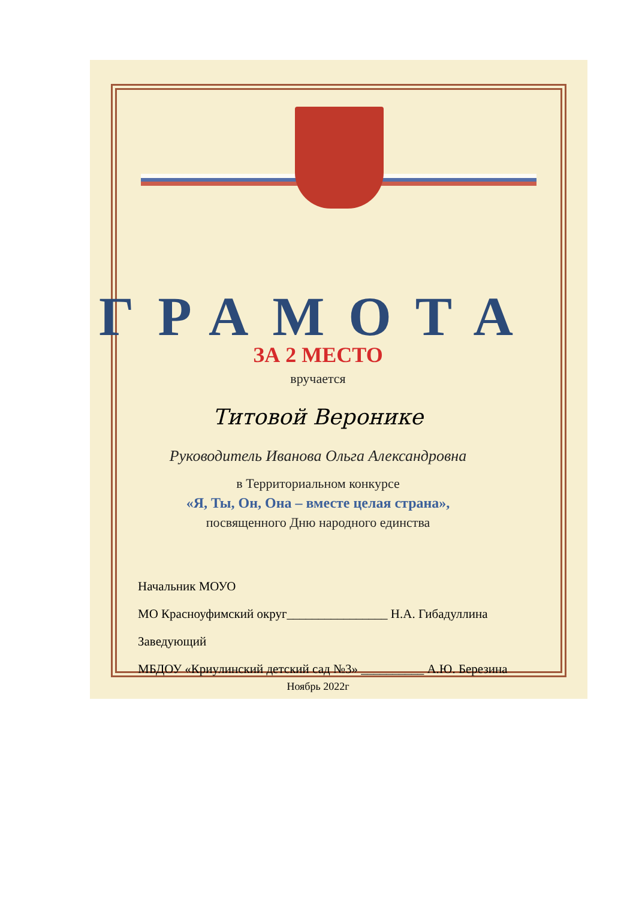ГРАМОТА
ЗА 2 МЕСТО
вручается
Титовой Веронике
Руководитель Иванова Ольга Александровна
в Территориальном конкурсе
«Я, Ты, Он, Она – вместе целая страна»,
посвященного Дню народного единства
Начальник МОУО
МО Красноуфимский округ________________ Н.А. Гибадуллина
Заведующий
МБДОУ «Криулинский детский сад №3» __________ А.Ю. Березина
Ноябрь 2022г